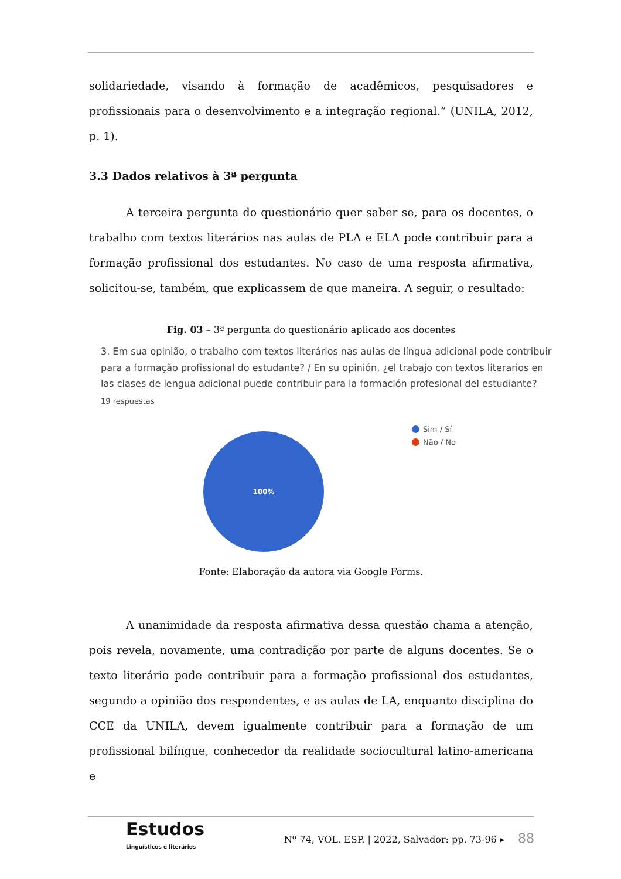solidariedade, visando à formação de acadêmicos, pesquisadores e profissionais para o desenvolvimento e a integração regional.” (UNILA, 2012, p. 1).
3.3 Dados relativos à 3ª pergunta
A terceira pergunta do questionário quer saber se, para os docentes, o trabalho com textos literários nas aulas de PLA e ELA pode contribuir para a formação profissional dos estudantes. No caso de uma resposta afirmativa, solicitou-se, também, que explicassem de que maneira. A seguir, o resultado:
Fig. 03 – 3ª pergunta do questionário aplicado aos docentes
3. Em sua opinião, o trabalho com textos literários nas aulas de língua adicional pode contribuir para a formação profissional do estudante? / En su opinión, ¿el trabajo con textos literarios en las clases de lengua adicional puede contribuir para la formación profesional del estudiante?
19 respuestas
100%
Sim / Sí
Não / No
Fonte: Elaboração da autora via Google Forms.
A unanimidade da resposta afirmativa dessa questão chama a atenção, pois revela, novamente, uma contradição por parte de alguns docentes. Se o texto literário pode contribuir para a formação profissional dos estudantes, segundo a opinião dos respondentes, e as aulas de LA, enquanto disciplina do CCE da UNILA, devem igualmente contribuir para a formação de um profissional bilíngue, conhecedor da realidade sociocultural latino-americana e
Estudos
Linguísticos e literários
Nº 74, VOL. ESP. | 2022, Salvador: pp. 73-96 ▸ 88